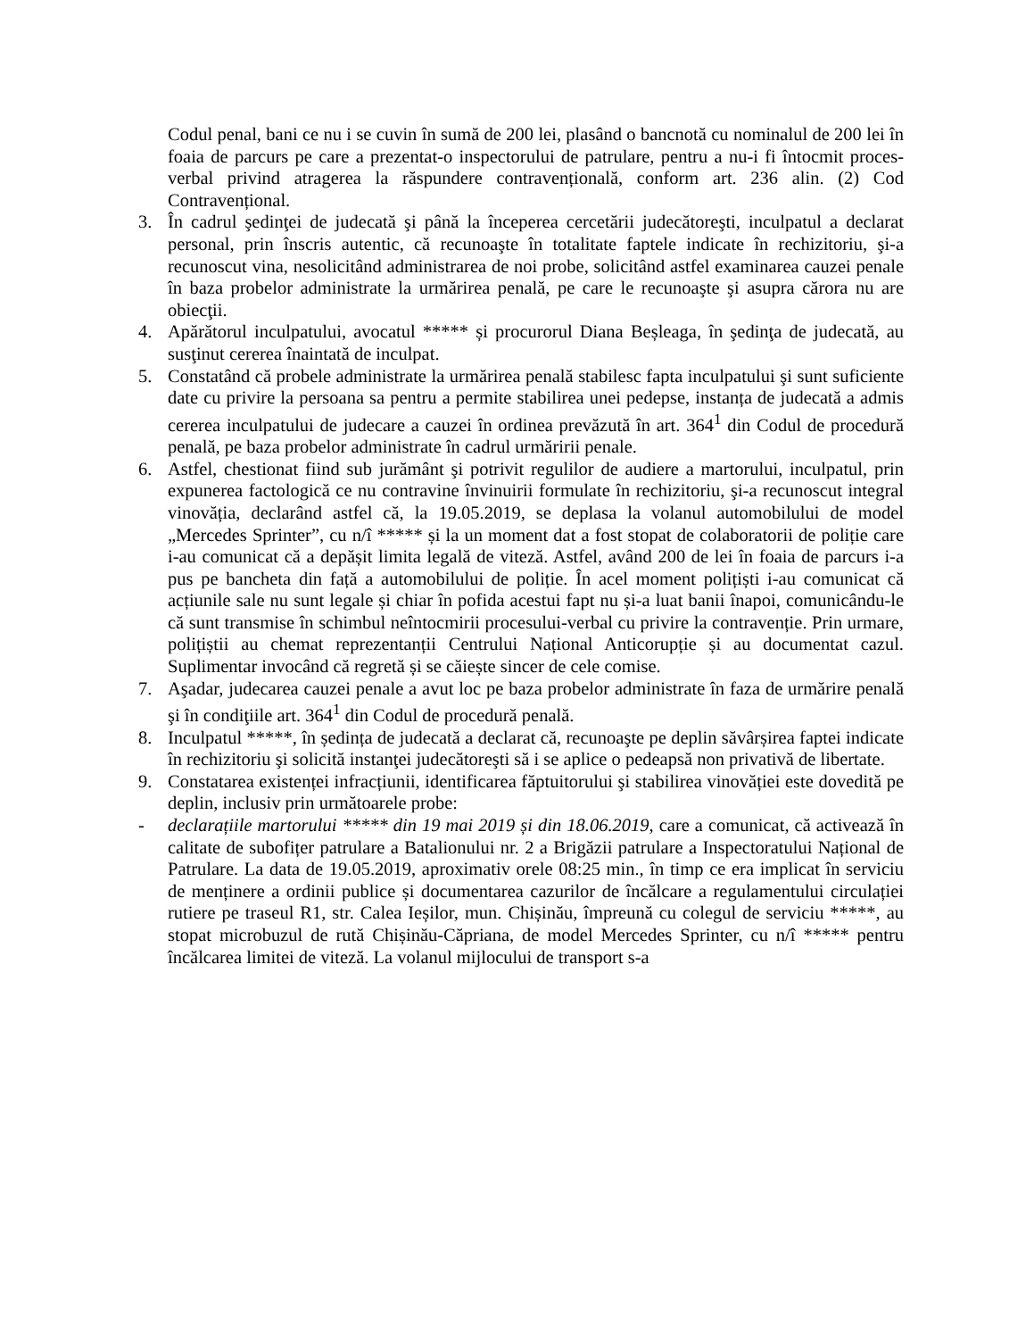Codul penal, bani ce nu i se cuvin în sumă de 200 lei, plasând o bancnotă cu nominalul de 200 lei în foaia de parcurs pe care a prezentat-o inspectorului de patrulare, pentru a nu-i fi întocmit proces-verbal privind atragerea la răspundere contravențională, conform art. 236 alin. (2) Cod Contravențional.
3. În cadrul şedinţei de judecată şi până la începerea cercetării judecătoreşti, inculpatul a declarat personal, prin înscris autentic, că recunoaşte în totalitate faptele indicate în rechizitoriu, şi-a recunoscut vina, nesolicitând administrarea de noi probe, solicitând astfel examinarea cauzei penale în baza probelor administrate la urmărirea penală, pe care le recunoaşte şi asupra cărora nu are obiecţii.
4. Apărătorul inculpatului, avocatul ***** și procurorul Diana Beșleaga, în şedinţa de judecată, au susţinut cererea înaintată de inculpat.
5. Constatând că probele administrate la urmărirea penală stabilesc fapta inculpatului şi sunt suficiente date cu privire la persoana sa pentru a permite stabilirea unei pedepse, instanța de judecată a admis cererea inculpatului de judecare a cauzei în ordinea prevăzută în art. 364<sup>1</sup> din Codul de procedură penală, pe baza probelor administrate în cadrul urmăririi penale.
6. Astfel, chestionat fiind sub jurământ şi potrivit regulilor de audiere a martorului, inculpatul, prin expunerea factologică ce nu contravine învinuirii formulate în rechizitoriu, şi-a recunoscut integral vinovăția, declarând astfel că, la 19.05.2019, se deplasa la volanul automobilului de model „Mercedes Sprinter”, cu n/î ***** și la un moment dat a fost stopat de colaboratorii de poliție care i-au comunicat că a depășit limita legală de viteză. Astfel, având 200 de lei în foaia de parcurs i-a pus pe bancheta din față a automobilului de poliție. În acel moment polițiști i-au comunicat că acțiunile sale nu sunt legale și chiar în pofida acestui fapt nu și-a luat banii înapoi, comunicându-le că sunt transmise în schimbul neîntocmirii procesului-verbal cu privire la contravenție. Prin urmare, polițiștii au chemat reprezentanții Centrului Național Anticorupție și au documentat cazul. Suplimentar invocând că regretă și se căiește sincer de cele comise.
7. Aşadar, judecarea cauzei penale a avut loc pe baza probelor administrate în faza de urmărire penală şi în condiţiile art. 364<sup>1</sup> din Codul de procedură penală.
8. Inculpatul *****, în ședința de judecată a declarat că, recunoaşte pe deplin săvârșirea faptei indicate în rechizitoriu şi solicită instanţei judecătoreşti să i se aplice o pedeapsă non privativă de libertate.
9. Constatarea existenței infracțiunii, identificarea făptuitorului şi stabilirea vinovăției este dovedită pe deplin, inclusiv prin următoarele probe:
- declarațiile martorului ***** din 19 mai 2019 și din 18.06.2019, care a comunicat, că activează în calitate de subofițer patrulare a Batalionului nr. 2 a Brigăzii patrulare a Inspectoratului Național de Patrulare. La data de 19.05.2019, aproximativ orele 08:25 min., în timp ce era implicat în serviciu de menținere a ordinii publice și documentarea cazurilor de încălcare a regulamentului circulației rutiere pe traseul R1, str. Calea Ieșilor, mun. Chișinău, împreună cu colegul de serviciu *****, au stopat microbuzul de rută Chișinău-Căpriana, de model Mercedes Sprinter, cu n/î ***** pentru încălcarea limitei de viteză. La volanul mijlocului de transport s-a